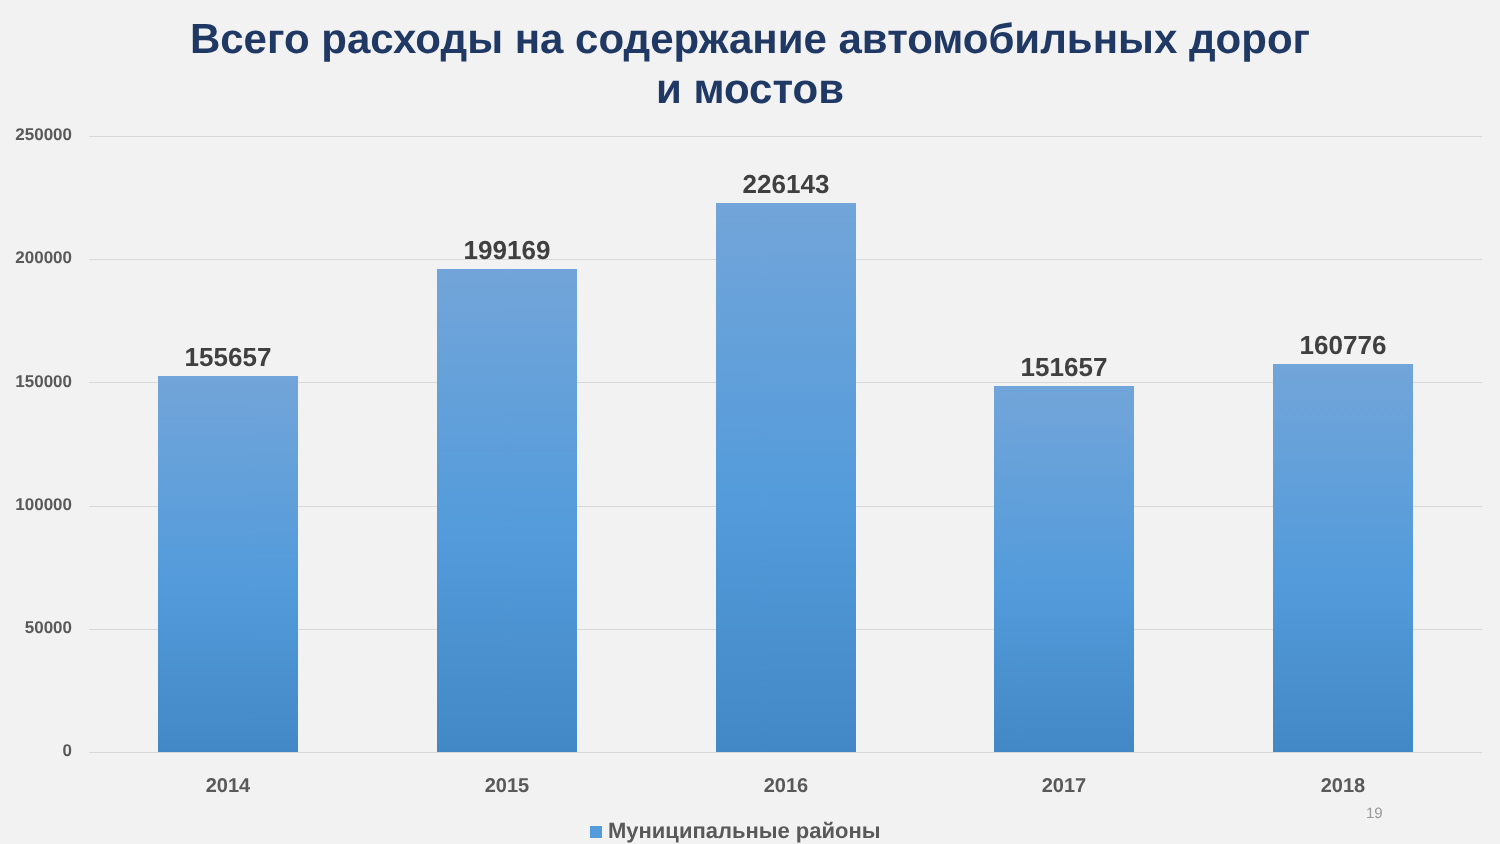Всего расходы на содержание автомобильных дорог
и мостов
250000
200000
150000
100000
50000
0
155657
199169
226143
151657
160776
2014 2015 2016 2017 2018
19
Муниципальные районы